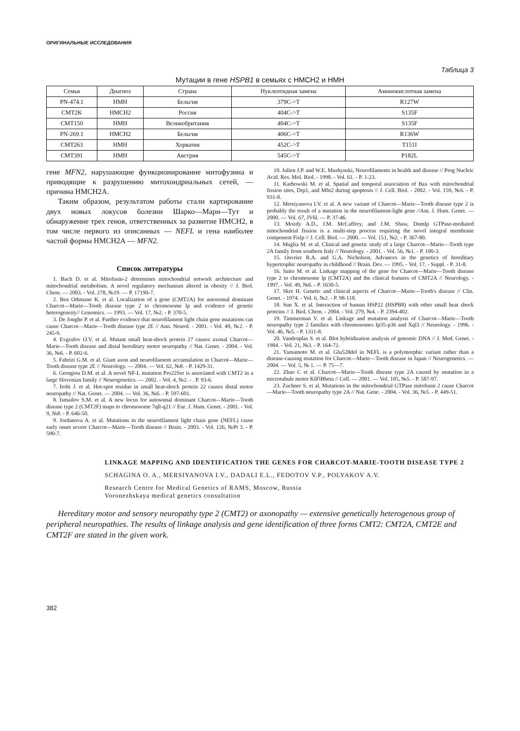ОРИГИНАЛЬНЫЕ ИССЛЕДОВАНИЯ
Таблица 3
Мутации в гене HSPB1 в семьях с НМСН2 и НМН
| Семья | Диагноз | Страна | Нуклеотидная замена | Аминокислотная замена |
| --- | --- | --- | --- | --- |
| PN-474.1 | НМН | Бельгия | 379C->T | R127W |
| CMT2K | НМСН2 | Россия | 404C->T | S135F |
| CMT150 | НМН | Великобритания | 404C->T | S135F |
| PN-269.1 | НМСН2 | Бельгия | 406C->T | R136W |
| CMT263 | НМН | Хорватия | 452C->T | T151I |
| CMT391 | НМН | Австрия | 545C->T | P182L |
гене MFN2, нарушающие функционирование митофузина и приводящие к разрушению митохондриальных сетей, — причина НМСН2А.
Таким образом, результатом работы стали картирование двух новых локусов болезни Шарко—Мари—Тут и обнаружение трех генов, ответственных за развитие НМСН2, в том числе первого из описанных — NEFL и гена наиболее частой формы НМСН2А — MFN2.
Список литературы
1. Bach D. et al. Mitofusin-2 determines mitochondrial network architecture and mitochondrial metabolism. A novel regulatory mechanism altered in obesity // J. Biol. Chem. — 2003. - Vol. 278, №19. — P. 17190-7.
2. Ben Othmane K. et al. Localization of a gene (CMT2A) for autosomal dominant Charcot—Marie—Tooth disease type 2 to chromosome lp and evidence of genetic heterogeneity// Genomics. — 1993. — Vol. 17, №2. - P. 370-5.
3. De Jonghe P. et al. Further evidence that neurofilament light chain gene mutations can cause Charcot—Marie—Tooth disease type 2E // Ann. Neurol. - 2001. - Vol. 49, №2. - P. 245-9.
4. Evgrafov O.V. et al. Mutant small heat-shock protein 27 causes axonal Charcot—Marie—Tooth disease and distal hereditary motor neuropathy // Nat. Genet. - 2004. - Vol. 36, №6. - P. 602-6.
5. Fabrizi G.M. et al. Giant axon and neurofilament accumulation in Charcot—Marie—Tooth disease type 2E // Neurology. — 2004. — Vol. 62, №8. - P. 1429-31.
6. Georgiou D.M. et al. A novel NF-L mutation Pro22Ser is associated with CMT2 in a large Slovenian family // Neurogenetics. — 2002. - Vol. 4, №2. - . P. 93-6.
7. Irobi J. et al. Hot-spot residue in small heat-shock protein 22 causes distal motor neuropathy // Nat. Genet. — 2004. — Vol. 36, №6. - P. 597-601.
8. Ismailov S.M. et al. A new locus for autosomal dominant Charcot—Marie—Tooth disease type 2 (CMT2F) maps to chromosome 7qll-q21 // Eur. J. Hum. Genet. - 2001. - Vol. 9, №8. - P. 646-50.
9. Jordanova A. et al. Mutations in the neurofilament light chain gene (NEFL) cause early onset severe Charcot—Marie—Tooth disease // Brain. - 2003. - Vol. 126, №Pt 3. - P. 590-7.
10. Julien J.P. and W.E. Mushynski, Neurofilaments in health and disease // Prog Nucleic Acid. Res. Mol. Biol. - 1998. - Vol. 61. - P. 1-23.
11. Karbowski M. et al. Spatial and temporal association of Bax with mitochondrial fission sites, Drp1, and Mfn2 during apoptosis // J. Cell. Biol. - 2002. - Vol. 159, №6. - P. 931-8.
12. Mersiyanova I.V. et al. A new variant of Charcot—Marie—Tooth disease type 2 is probably the result of a mutation in the neurofilament-light gene //Am. J. Hum. Genet. — 2000. — Vol. 67, JV6l. — P. 37-46.
13. Mozdy A.D., J.M. McCaffery, and J.M. Shaw, Dnmlp GTPase-mediated mitochondrial fission is a multi-step process requiring the novel integral membrane component Fislp // J. Cell. Biol. — 2000. — Vol. 151, №2. - P. 367-80.
14. Muglia M. et al. Clinical and genetic study of a large Charcot—Marie—Tooth type 2A family from southern Italy // Neurology. - 2001. - Vol. 56, №1. - P. 100-3.
15. Ouvrier R.A. and G.A. Nicholson, Advances in the genetics of hereditary hypertrophic neuropathy in childhood // Brain. Dev. — 1995. - Vol. 17. - Suppl. - P. 31-8.
16. Saito M. et al. Linkage mapping of the gene for Charcot—Marie—Tooth disease type 2 to chromosome lp (CMT2A) and the clinical features of CMT2A // Neurology. - 1997. - Vol. 49, №6. - P. 1630-5.
17. Skre H. Genetic and clinical aspects of Charcot—Marie—Tooth's disease // Clin. Genet. - 1974. - Vol. 6, №2. - P. 98-118.
18. Sun X. et al. Interaction of human HSP22 (HSPB8) with other small heat shock proteins // J. Biol. Chem. - 2004. - Vol. 279, №4. - P. 2394-402.
19. Timmerman V. et al. Linkage and mutation analysis of Charcot—Marie—Tooth neuropathy type 2 families with chromosomes Ip35-p36 and Xql3 // Neurology. - 1996. - Vol. 46, №5. - P. 1311-8.
20. Vandenplas S. et al. Blot hybridisation analysis of genomic DNA // J. Med. Genet. - 1984. - Vol. 21, №3. - P. 164-72.
21. Yamamoto M. et al. Glu528del in NEFL is a polymorphic variant rather than a disease-causing mutation for Charcot—Marie—Tooth disease in Japan // Neurogenetics. — 2004. — Vol. 5, № 1. — P. 75—7.
22. Zhao C et al. Charcot—Marie—Tooth disease type 2A caused by mutation in a microtubule motor KIFlBbeta // Cell. — 2001. — Vol. 105, №5. - P. 587-97.
23. Zuchner S. et al. Mutations in the mitochondrial GTPase mitofusin 2 cause Charcot—Marie—Tooth neuropathy type 2A // Nat. Gene. - 2004. - Vol. 36, №5. - P. 449-51.
LINKAGE MAPPING AND IDENTIFICATION THE GENES FOR CHARCOT-MARIE-TOOTH DISEASE TYPE 2
SCHAGINA O. A., MERSIYANOVA I.V., DADALI E.L., FEDOTOV V.P., POLYAKOV A.V.
Research Centre for Medical Genetics of RAMS, Moscow, Russia
Voronezhskaya medical genetics consultation
Hereditary motor and sensory neuropathy type 2 (CMT2) or axonopathy — extensive genetically heterogenous group of peripheral neuropathies. The results of linkage analysis and gene identification of three forms CMT2: CMT2A, CMT2E and CMT2F are stated in the given work.
382